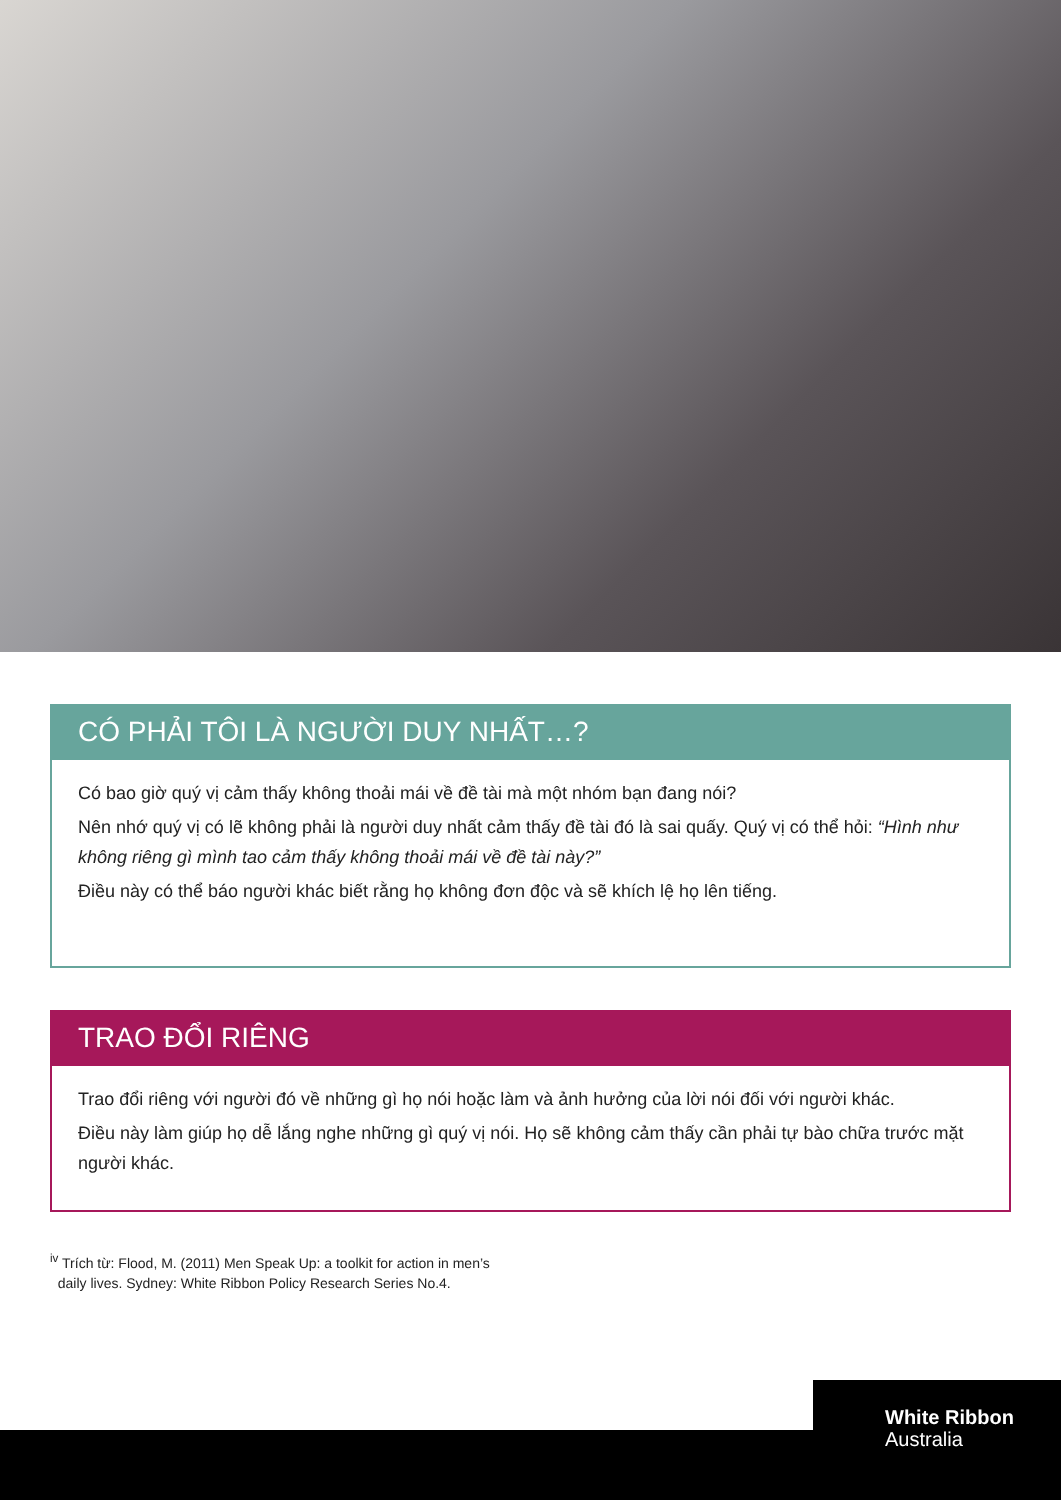CÓ PHẢI TÔI LÀ NGƯỜI DUY NHẤT…?
Có bao giờ quý vị cảm thấy không thoải mái về đề tài mà một nhóm bạn đang nói?
Nên nhớ quý vị có lẽ không phải là người duy nhất cảm thấy đề tài đó là sai quấy. Quý vị có thể hỏi: “Hình như không riêng gì mình tao cảm thấy không thoải mái về đề tài này?”
Điều này có thể báo người khác biết rằng họ không đơn độc và sẽ khích lệ họ lên tiếng.
TRAO ĐỔI RIÊNG
Trao đổi riêng với người đó về những gì họ nói hoặc làm và ảnh hưởng của lời nói đối với người khác.
Điều này làm giúp họ dễ lắng nghe những gì quý vị nói. Họ sẽ không cảm thấy cần phải tự bào chữa trước mặt người khác.
<sup>iv</sup> Trích từ: Flood, M. (2011) Men Speak Up: a toolkit for action in men’s
daily lives. Sydney: White Ribbon Policy Research Series No.4.
White Ribbon
Australia